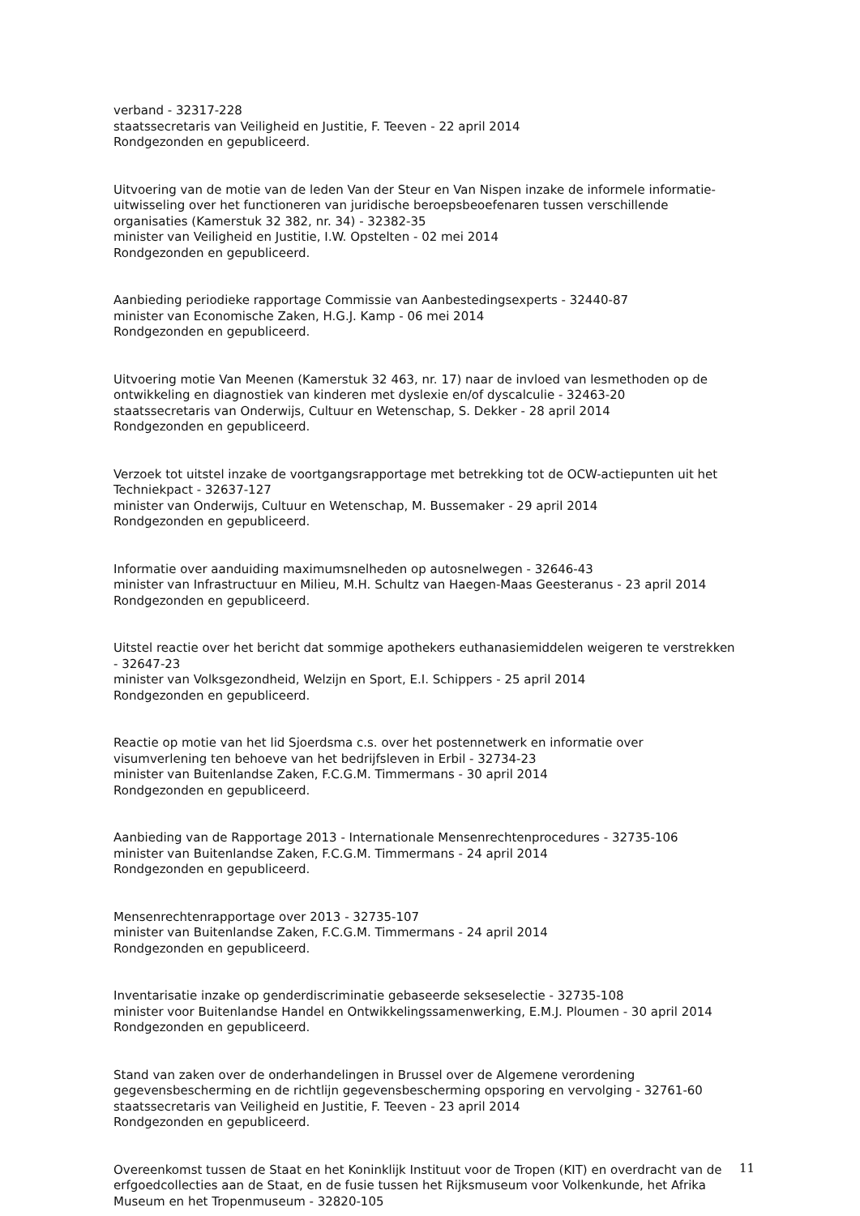verband - 32317-228
staatssecretaris van Veiligheid en Justitie, F. Teeven - 22 april 2014
Rondgezonden en gepubliceerd.
Uitvoering van de motie van de leden Van der Steur en Van Nispen inzake de informele informatie-uitwisseling over het functioneren van juridische beroepsbeoefenaren tussen verschillende organisaties (Kamerstuk 32 382, nr. 34) - 32382-35
minister van Veiligheid en Justitie, I.W. Opstelten - 02 mei 2014
Rondgezonden en gepubliceerd.
Aanbieding periodieke rapportage Commissie van Aanbestedingsexperts - 32440-87
minister van Economische Zaken, H.G.J. Kamp - 06 mei 2014
Rondgezonden en gepubliceerd.
Uitvoering motie Van Meenen (Kamerstuk 32 463, nr. 17) naar de invloed van lesmethoden op de ontwikkeling en diagnostiek van kinderen met dyslexie en/of dyscalculie - 32463-20
staatssecretaris van Onderwijs, Cultuur en Wetenschap, S. Dekker - 28 april 2014
Rondgezonden en gepubliceerd.
Verzoek tot uitstel inzake de voortgangsrapportage met betrekking tot de OCW-actiepunten uit het Techniekpact - 32637-127
minister van Onderwijs, Cultuur en Wetenschap, M. Bussemaker - 29 april 2014
Rondgezonden en gepubliceerd.
Informatie over aanduiding maximumsnelheden op autosnelwegen - 32646-43
minister van Infrastructuur en Milieu, M.H. Schultz van Haegen-Maas Geesteranus - 23 april 2014
Rondgezonden en gepubliceerd.
Uitstel reactie over het bericht dat sommige apothekers euthanasiemiddelen weigeren te verstrekken - 32647-23
minister van Volksgezondheid, Welzijn en Sport, E.I. Schippers - 25 april 2014
Rondgezonden en gepubliceerd.
Reactie op motie van het lid Sjoerdsma c.s. over het postennetwerk en informatie over visumverlening ten behoeve van het bedrijfsleven in Erbil - 32734-23
minister van Buitenlandse Zaken, F.C.G.M. Timmermans - 30 april 2014
Rondgezonden en gepubliceerd.
Aanbieding van de Rapportage 2013 - Internationale Mensenrechtenprocedures - 32735-106
minister van Buitenlandse Zaken, F.C.G.M. Timmermans - 24 april 2014
Rondgezonden en gepubliceerd.
Mensenrechtenrapportage over 2013 - 32735-107
minister van Buitenlandse Zaken, F.C.G.M. Timmermans - 24 april 2014
Rondgezonden en gepubliceerd.
Inventarisatie inzake op genderdiscriminatie gebaseerde sekseselectie - 32735-108
minister voor Buitenlandse Handel en Ontwikkelingssamenwerking, E.M.J. Ploumen - 30 april 2014
Rondgezonden en gepubliceerd.
Stand van zaken over de onderhandelingen in Brussel over de Algemene verordening gegevensbescherming en de richtlijn gegevensbescherming opsporing en vervolging - 32761-60
staatssecretaris van Veiligheid en Justitie, F. Teeven - 23 april 2014
Rondgezonden en gepubliceerd.
Overeenkomst tussen de Staat en het Koninklijk Instituut voor de Tropen (KIT) en overdracht van de erfgoedcollecties aan de Staat, en de fusie tussen het Rijksmuseum voor Volkenkunde, het Afrika Museum en het Tropenmuseum - 32820-105
11